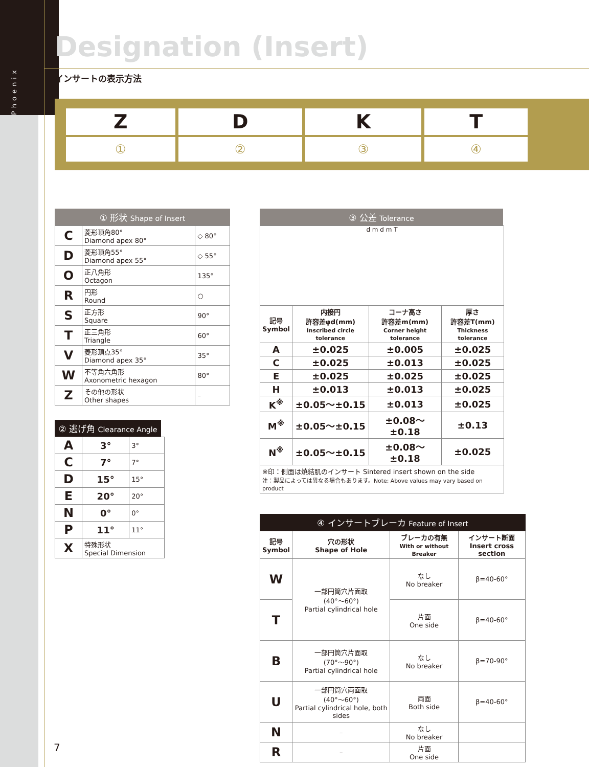Phoenix
Designation (Insert)
インサートの表示方法
| Z | D | K | T |
| ① | ② | ③ | ④ |
① 形状 Shape of Insert
| C | 菱形頂角80° Diamond apex 80° | ◇ 80° |
| D | 菱形頂角55° Diamond apex 55° | ◇ 55° |
| O | 正八角形 Octagon | 135° |
| R | 円形 Round | ○ |
| S | 正方形 Square | 90° |
| T | 正三角形 Triangle | 60° |
| V | 菱形頂点35° Diamond apex 35° | 35° |
| W | 不等角六角形 Axonometric hexagon | 80° |
| Z | その他の形状 Other shapes | – |
② 逃げ角 Clearance Angle
| A | 3° | 3° |
| C | 7° | 7° |
| D | 15° | 15° |
| E | 20° | 20° |
| N | 0° | 0° |
| P | 11° | 11° |
| X | 特殊形状 Special Dimension | |
③ 公差 Tolerance
d m d m T
| 記号 Symbol | 内接円 許容差φd(mm) Inscribed circle tolerance | コーナ高さ 許容差m(mm) Corner height tolerance | 厚さ 許容差T(mm) Thickness tolerance |
| --- | --- | --- | --- |
| A | ±0.025 | ±0.005 | ±0.025 |
| C | ±0.025 | ±0.013 | ±0.025 |
| E | ±0.025 | ±0.025 | ±0.025 |
| H | ±0.013 | ±0.013 | ±0.025 |
| K<sup>※</sup> | ±0.05～±0.15 | ±0.013 | ±0.025 |
| M<sup>※</sup> | ±0.05～±0.15 | ±0.08～±0.18 | ±0.13 |
| N<sup>※</sup> | ±0.05～±0.15 | ±0.08～±0.18 | ±0.025 |
| ※印：側面は焼結肌のインサート Sintered insert shown on the side 注：製品によっては異なる場合もあります。Note: Above values may vary based on product | | | |
④ インサートブレーカ Feature of Insert
| 記号 Symbol | 穴の形状 Shape of Hole | ブレーカの有無 With or without Breaker | インサート断面 Insert cross section |
| --- | --- | --- | --- |
| W | 一部円筒穴片面取 (40°～60°) Partial cylindrical hole | なし No breaker | β=40-60° |
| T | | 片面 One side | β=40-60° |
| B | 一部円筒穴片面取 (70°～90°) Partial cylindrical hole | なし No breaker | β=70-90° |
| U | 一部円筒穴両面取 (40°～60°) Partial cylindrical hole, both sides | 両面 Both side | β=40-60° |
| N | – | なし No breaker | |
| R | – | 片面 One side | |
7